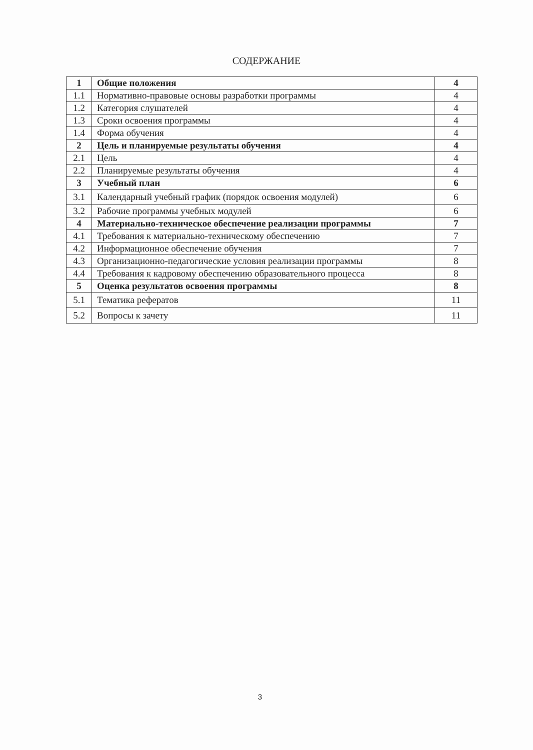СОДЕРЖАНИЕ
| 1 | Общие положения | 4 |
| 1.1 | Нормативно-правовые основы разработки программы | 4 |
| 1.2 | Категория слушателей | 4 |
| 1.3 | Сроки освоения программы | 4 |
| 1.4 | Форма обучения | 4 |
| 2 | Цель и планируемые результаты обучения | 4 |
| 2.1 | Цель | 4 |
| 2.2 | Планируемые результаты обучения | 4 |
| 3 | Учебный план | 6 |
| 3.1 | Календарный учебный график (порядок освоения модулей) | 6 |
| 3.2 | Рабочие программы учебных модулей | 6 |
| 4 | Материально-техническое обеспечение реализации программы | 7 |
| 4.1 | Требования к материально-техническому обеспечению | 7 |
| 4.2 | Информационное обеспечение обучения | 7 |
| 4.3 | Организационно-педагогические условия реализации программы | 8 |
| 4.4 | Требования к кадровому обеспечению образовательного процесса | 8 |
| 5 | Оценка результатов освоения программы | 8 |
| 5.1 | Тематика рефератов | 11 |
| 5.2 | Вопросы к зачету | 11 |
3